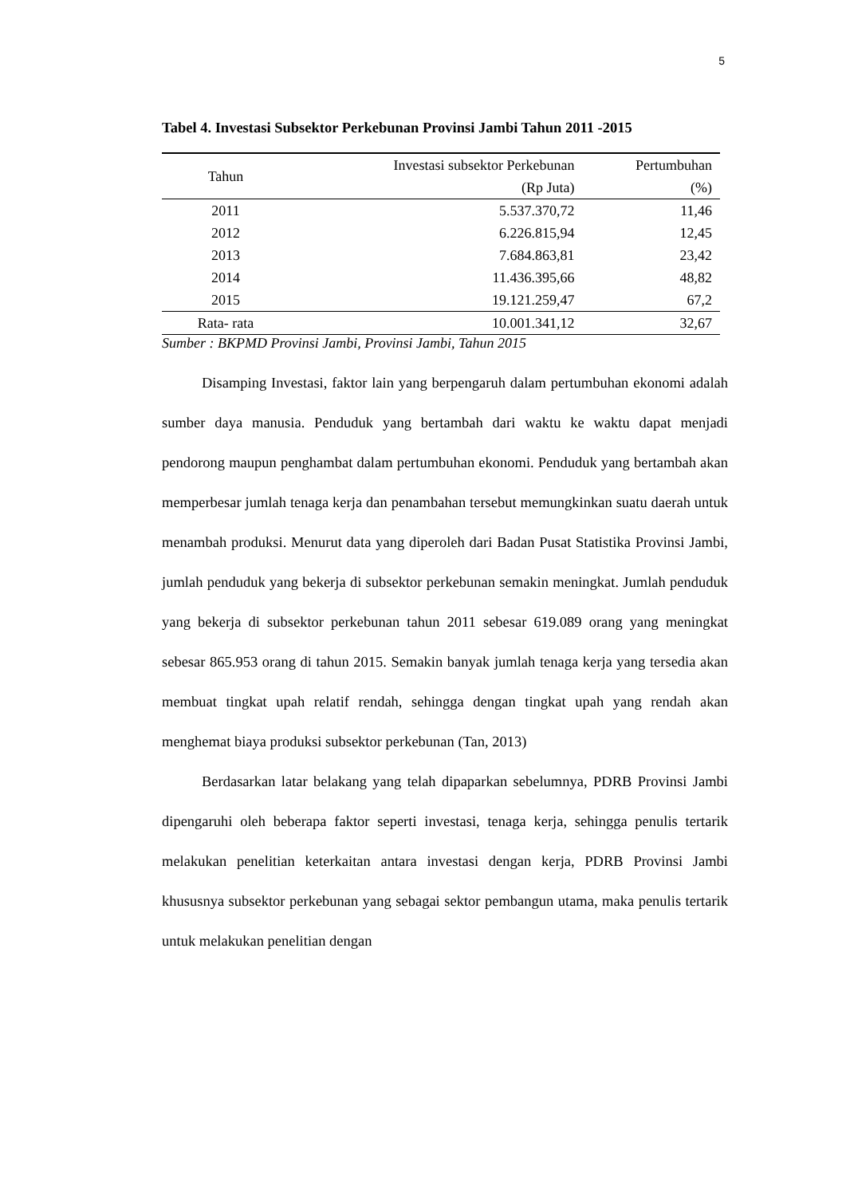5
Tabel 4. Investasi Subsektor Perkebunan Provinsi Jambi Tahun 2011 -2015
| Tahun | Investasi subsektor Perkebunan (Rp Juta) | Pertumbuhan (%) |
| --- | --- | --- |
| 2011 | 5.537.370,72 | 11,46 |
| 2012 | 6.226.815,94 | 12,45 |
| 2013 | 7.684.863,81 | 23,42 |
| 2014 | 11.436.395,66 | 48,82 |
| 2015 | 19.121.259,47 | 67,2 |
| Rata- rata | 10.001.341,12 | 32,67 |
Sumber : BKPMD Provinsi Jambi, Provinsi Jambi, Tahun 2015
Disamping Investasi, faktor lain yang berpengaruh dalam pertumbuhan ekonomi adalah sumber daya manusia. Penduduk yang bertambah dari waktu ke waktu dapat menjadi pendorong maupun penghambat dalam pertumbuhan ekonomi. Penduduk yang bertambah akan memperbesar jumlah tenaga kerja dan penambahan tersebut memungkinkan suatu daerah untuk menambah produksi. Menurut data yang diperoleh dari Badan Pusat Statistika Provinsi Jambi, jumlah penduduk yang bekerja di subsektor perkebunan semakin meningkat. Jumlah penduduk yang bekerja di subsektor perkebunan tahun 2011 sebesar 619.089 orang yang meningkat sebesar 865.953 orang di tahun 2015. Semakin banyak jumlah tenaga kerja yang tersedia akan membuat tingkat upah relatif rendah, sehingga dengan tingkat upah yang rendah akan menghemat biaya produksi subsektor perkebunan (Tan, 2013)
Berdasarkan latar belakang yang telah dipaparkan sebelumnya, PDRB Provinsi Jambi dipengaruhi oleh beberapa faktor seperti investasi, tenaga kerja, sehingga penulis tertarik melakukan penelitian keterkaitan antara investasi dengan kerja, PDRB Provinsi Jambi khususnya subsektor perkebunan yang sebagai sektor pembangun utama, maka penulis tertarik untuk melakukan penelitian dengan